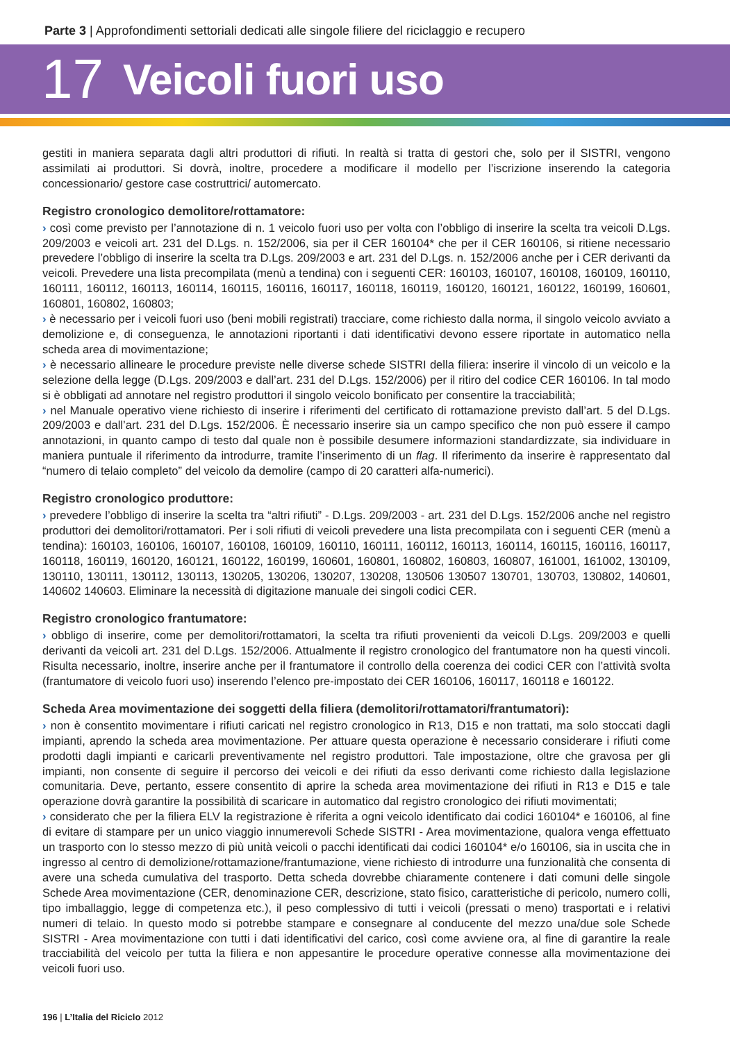Parte 3 | Approfondimenti settoriali dedicati alle singole filiere del riciclaggio e recupero
17 Veicoli fuori uso
gestiti in maniera separata dagli altri produttori di rifiuti. In realtà si tratta di gestori che, solo per il SISTRI, vengono assimilati ai produttori. Si dovrà, inoltre, procedere a modificare il modello per l’iscrizione inserendo la categoria concessionario/ gestore case costruttrici/ automercato.
Registro cronologico demolitore/rottamatore:
› così come previsto per l’annotazione di n. 1 veicolo fuori uso per volta con l’obbligo di inserire la scelta tra veicoli D.Lgs. 209/2003 e veicoli art. 231 del D.Lgs. n. 152/2006, sia per il CER 160104* che per il CER 160106, si ritiene necessario prevedere l’obbligo di inserire la scelta tra D.Lgs. 209/2003 e art. 231 del D.Lgs. n. 152/2006 anche per i CER derivanti da veicoli. Prevedere una lista precompilata (menù a tendina) con i seguenti CER: 160103, 160107, 160108, 160109, 160110, 160111, 160112, 160113, 160114, 160115, 160116, 160117, 160118, 160119, 160120, 160121, 160122, 160199, 160601, 160801, 160802, 160803;
› è necessario per i veicoli fuori uso (beni mobili registrati) tracciare, come richiesto dalla norma, il singolo veicolo avviato a demolizione e, di conseguenza, le annotazioni riportanti i dati identificativi devono essere riportate in automatico nella scheda area di movimentazione;
› è necessario allineare le procedure previste nelle diverse schede SISTRI della filiera: inserire il vincolo di un veicolo e la selezione della legge (D.Lgs. 209/2003 e dall’art. 231 del D.Lgs. 152/2006) per il ritiro del codice CER 160106. In tal modo si è obbligati ad annotare nel registro produttori il singolo veicolo bonificato per consentire la tracciabilità;
› nel Manuale operativo viene richiesto di inserire i riferimenti del certificato di rottamazione previsto dall’art. 5 del D.Lgs. 209/2003 e dall’art. 231 del D.Lgs. 152/2006. È necessario inserire sia un campo specifico che non può essere il campo annotazioni, in quanto campo di testo dal quale non è possibile desumere informazioni standardizzate, sia individuare in maniera puntuale il riferimento da introdurre, tramite l’inserimento di un flag. Il riferimento da inserire è rappresentato dal “numero di telaio completo” del veicolo da demolire (campo di 20 caratteri alfa-numerici).
Registro cronologico produttore:
› prevedere l’obbligo di inserire la scelta tra “altri rifiuti” - D.Lgs. 209/2003 - art. 231 del D.Lgs. 152/2006 anche nel registro produttori dei demolitori/rottamatori. Per i soli rifiuti di veicoli prevedere una lista precompilata con i seguenti CER (menù a tendina): 160103, 160106, 160107, 160108, 160109, 160110, 160111, 160112, 160113, 160114, 160115, 160116, 160117, 160118, 160119, 160120, 160121, 160122, 160199, 160601, 160801, 160802, 160803, 160807, 161001, 161002, 130109, 130110, 130111, 130112, 130113, 130205, 130206, 130207, 130208, 130506 130507 130701, 130703, 130802, 140601, 140602 140603. Eliminare la necessità di digitazione manuale dei singoli codici CER.
Registro cronologico frantumatore:
› obbligo di inserire, come per demolitori/rottamatori, la scelta tra rifiuti provenienti da veicoli D.Lgs. 209/2003 e quelli derivanti da veicoli art. 231 del D.Lgs. 152/2006. Attualmente il registro cronologico del frantumatore non ha questi vincoli. Risulta necessario, inoltre, inserire anche per il frantumatore il controllo della coerenza dei codici CER con l’attività svolta (frantumatore di veicolo fuori uso) inserendo l’elenco pre-impostato dei CER 160106, 160117, 160118 e 160122.
Scheda Area movimentazione dei soggetti della filiera (demolitori/rottamatori/frantumatori):
› non è consentito movimentare i rifiuti caricati nel registro cronologico in R13, D15 e non trattati, ma solo stoccati dagli impianti, aprendo la scheda area movimentazione. Per attuare questa operazione è necessario considerare i rifiuti come prodotti dagli impianti e caricarli preventivamente nel registro produttori. Tale impostazione, oltre che gravosa per gli impianti, non consente di seguire il percorso dei veicoli e dei rifiuti da esso derivanti come richiesto dalla legislazione comunitaria. Deve, pertanto, essere consentito di aprire la scheda area movimentazione dei rifiuti in R13 e D15 e tale operazione dovrà garantire la possibilità di scaricare in automatico dal registro cronologico dei rifiuti movimentati;
› considerato che per la filiera ELV la registrazione è riferita a ogni veicolo identificato dai codici 160104* e 160106, al fine di evitare di stampare per un unico viaggio innumerevoli Schede SISTRI - Area movimentazione, qualora venga effettuato un trasporto con lo stesso mezzo di più unità veicoli o pacchi identificati dai codici 160104* e/o 160106, sia in uscita che in ingresso al centro di demolizione/rottamazione/frantumazione, viene richiesto di introdurre una funzionalità che consenta di avere una scheda cumulativa del trasporto. Detta scheda dovrebbe chiaramente contenere i dati comuni delle singole Schede Area movimentazione (CER, denominazione CER, descrizione, stato fisico, caratteristiche di pericolo, numero colli, tipo imballaggio, legge di competenza etc.), il peso complessivo di tutti i veicoli (pressati o meno) trasportati e i relativi numeri di telaio. In questo modo si potrebbe stampare e consegnare al conducente del mezzo una/due sole Schede SISTRI - Area movimentazione con tutti i dati identificativi del carico, così come avviene ora, al fine di garantire la reale tracciabilità del veicolo per tutta la filiera e non appesantire le procedure operative connesse alla movimentazione dei veicoli fuori uso.
196 | L’Italia del Riciclo 2012